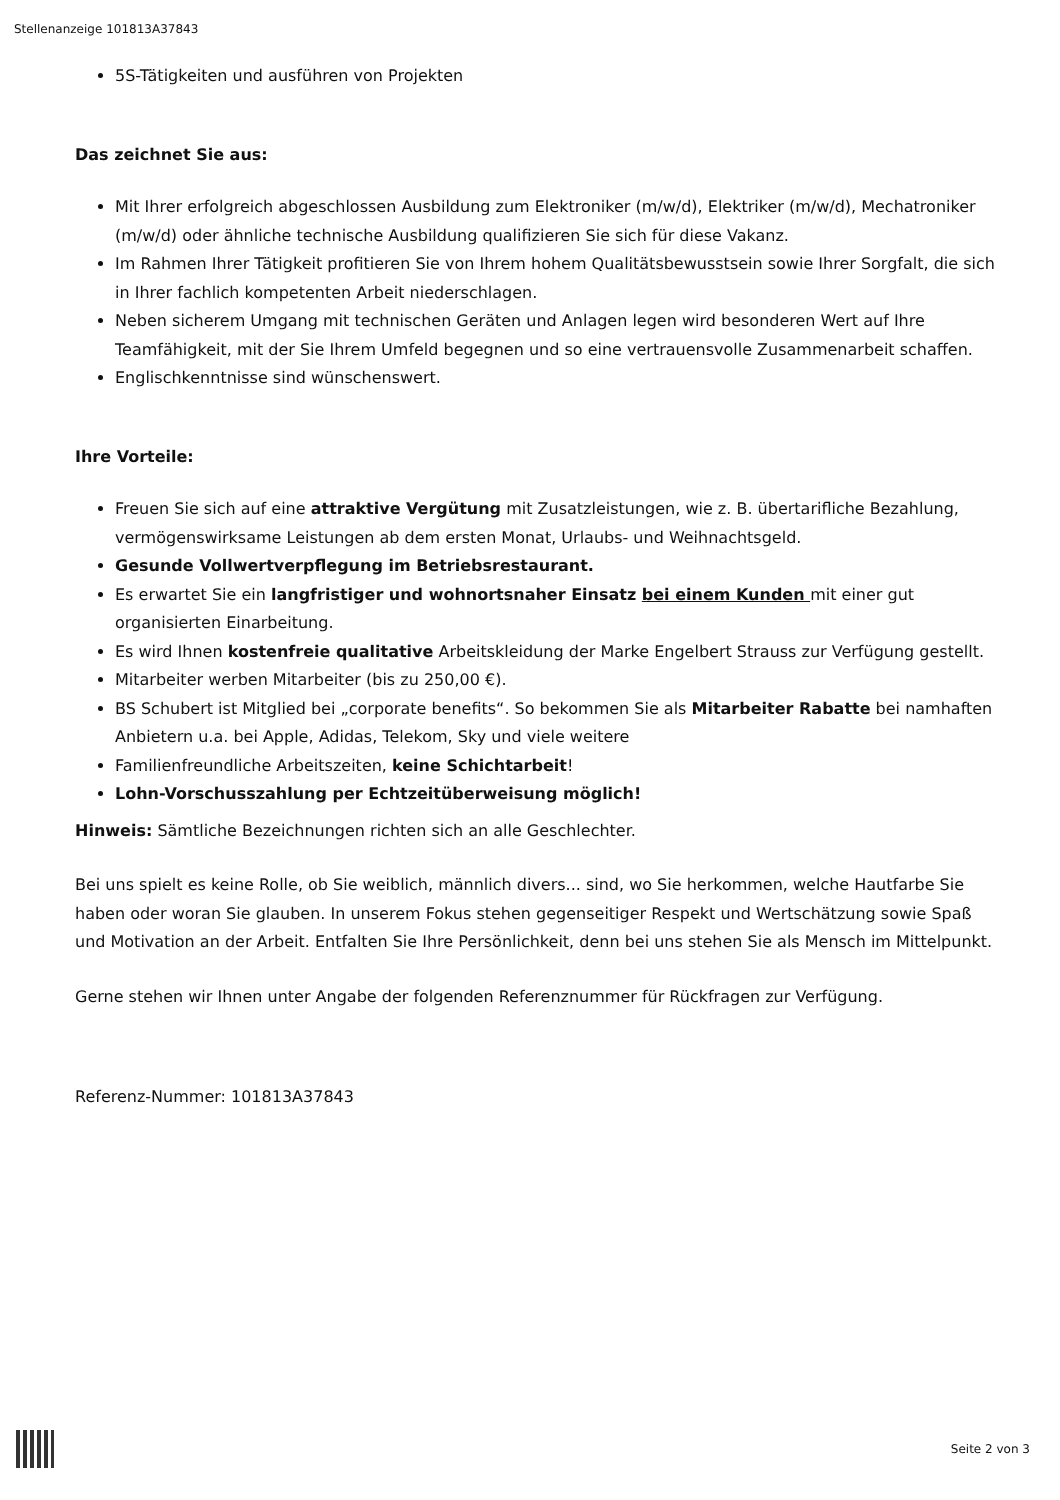Stellenanzeige 101813A37843
5S-Tätigkeiten und ausführen von Projekten
Das zeichnet Sie aus:
Mit Ihrer erfolgreich abgeschlossen Ausbildung zum Elektroniker (m/w/d), Elektriker (m/w/d), Mechatroniker (m/w/d) oder ähnliche technische Ausbildung qualifizieren Sie sich für diese Vakanz.
Im Rahmen Ihrer Tätigkeit profitieren Sie von Ihrem hohem Qualitätsbewusstsein sowie Ihrer Sorgfalt, die sich in Ihrer fachlich kompetenten Arbeit niederschlagen.
Neben sicherem Umgang mit technischen Geräten und Anlagen legen wird besonderen Wert auf Ihre Teamfähigkeit, mit der Sie Ihrem Umfeld begegnen und so eine vertrauensvolle Zusammenarbeit schaffen.
Englischkenntnisse sind wünschenswert.
Ihre Vorteile:
Freuen Sie sich auf eine attraktive Vergütung mit Zusatzleistungen, wie z. B. übertarifliche Bezahlung, vermögenswirksame Leistungen ab dem ersten Monat, Urlaubs- und Weihnachtsgeld.
Gesunde Vollwertverpflegung im Betriebsrestaurant.
Es erwartet Sie ein langfristiger und wohnortsnaher Einsatz bei einem Kunden mit einer gut organisierten Einarbeitung.
Es wird Ihnen kostenfreie qualitative Arbeitskleidung der Marke Engelbert Strauss zur Verfügung gestellt.
Mitarbeiter werben Mitarbeiter (bis zu 250,00 €).
BS Schubert ist Mitglied bei „corporate benefits“. So bekommen Sie als Mitarbeiter Rabatte bei namhaften Anbietern u.a. bei Apple, Adidas, Telekom, Sky und viele weitere
Familienfreundliche Arbeitszeiten, keine Schichtarbeit!
Lohn-Vorschusszahlung per Echtzeitüberweisung möglich!
Hinweis: Sämtliche Bezeichnungen richten sich an alle Geschlechter.
Bei uns spielt es keine Rolle, ob Sie weiblich, männlich divers... sind, wo Sie herkommen, welche Hautfarbe Sie haben oder woran Sie glauben. In unserem Fokus stehen gegenseitiger Respekt und Wertschätzung sowie Spaß und Motivation an der Arbeit. Entfalten Sie Ihre Persönlichkeit, denn bei uns stehen Sie als Mensch im Mittelpunkt.
Gerne stehen wir Ihnen unter Angabe der folgenden Referenznummer für Rückfragen zur Verfügung.
Referenz-Nummer: 101813A37843
Seite 2 von 3